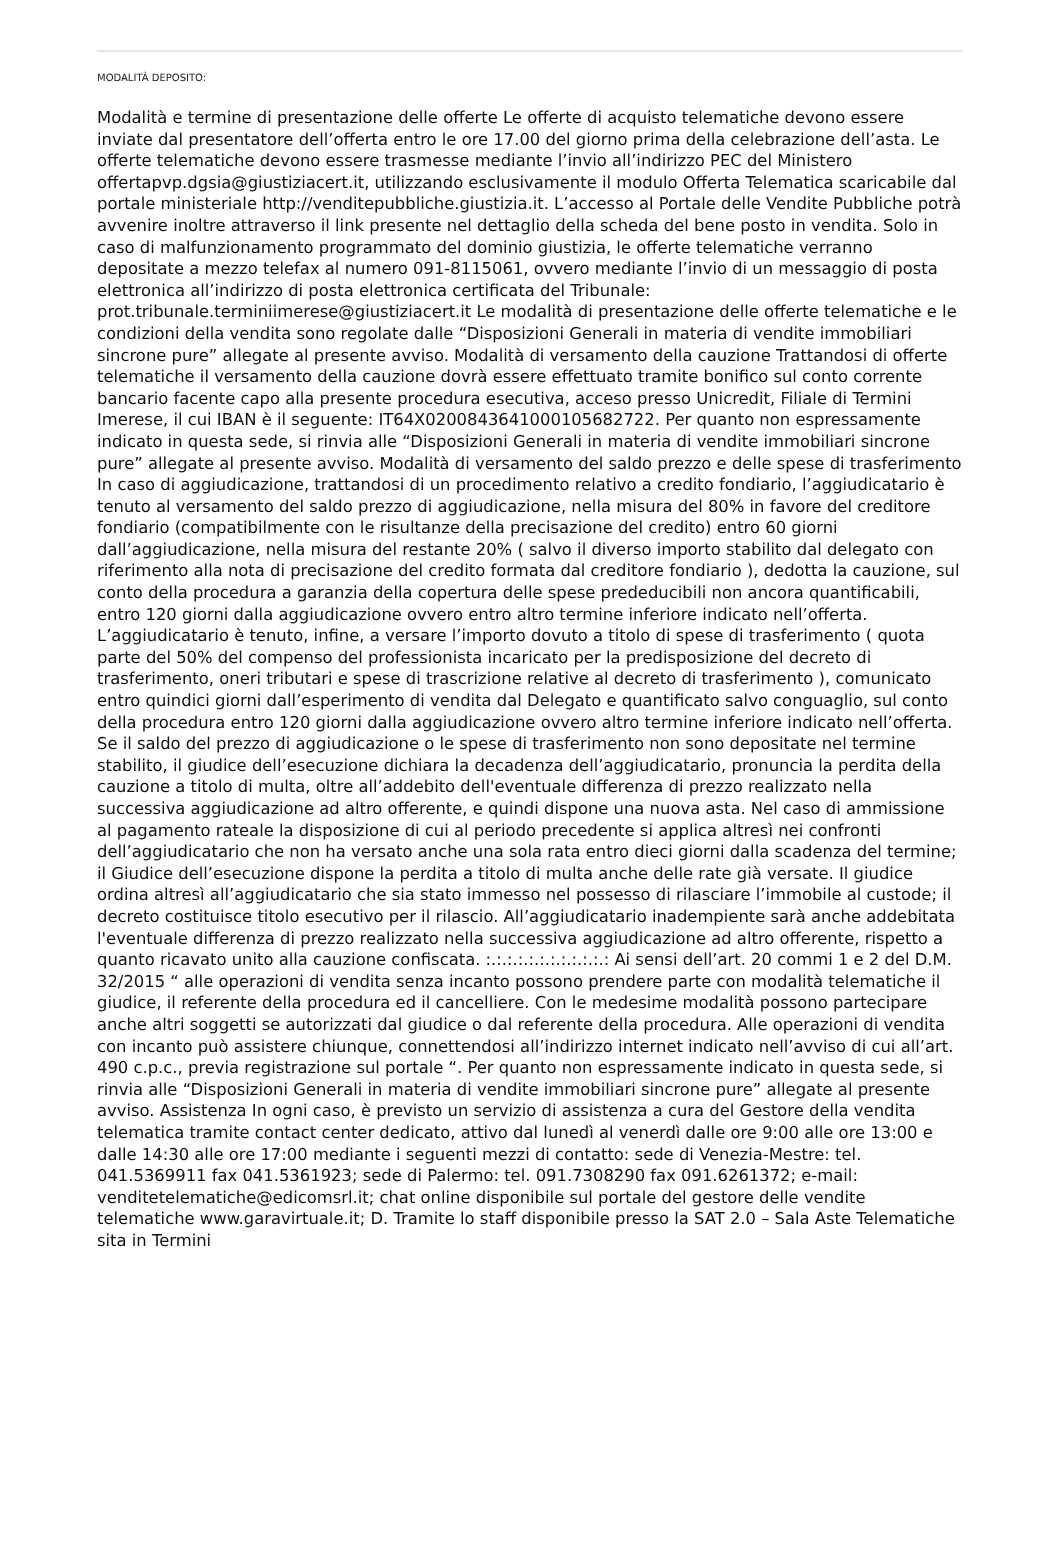MODALITÀ DEPOSITO:
Modalità e termine di presentazione delle offerte Le offerte di acquisto telematiche devono essere inviate dal presentatore dell’offerta entro le ore 17.00 del giorno prima della celebrazione dell’asta. Le offerte telematiche devono essere trasmesse mediante l’invio all’indirizzo PEC del Ministero offertapvp.dgsia@giustiziacert.it, utilizzando esclusivamente il modulo Offerta Telematica scaricabile dal portale ministeriale http://venditepubbliche.giustizia.it. L’accesso al Portale delle Vendite Pubbliche potrà avvenire inoltre attraverso il link presente nel dettaglio della scheda del bene posto in vendita. Solo in caso di malfunzionamento programmato del dominio giustizia, le offerte telematiche verranno depositate a mezzo telefax al numero 091-8115061, ovvero mediante l’invio di un messaggio di posta elettronica all’indirizzo di posta elettronica certificata del Tribunale: prot.tribunale.terminiimerese@giustiziacert.it Le modalità di presentazione delle offerte telematiche e le condizioni della vendita sono regolate dalle “Disposizioni Generali in materia di vendite immobiliari sincrone pure” allegate al presente avviso. Modalità di versamento della cauzione Trattandosi di offerte telematiche il versamento della cauzione dovrà essere effettuato tramite bonifico sul conto corrente bancario facente capo alla presente procedura esecutiva, acceso presso Unicredit, Filiale di Termini Imerese, il cui IBAN è il seguente: IT64X0200843641000105682722. Per quanto non espressamente indicato in questa sede, si rinvia alle “Disposizioni Generali in materia di vendite immobiliari sincrone pure” allegate al presente avviso. Modalità di versamento del saldo prezzo e delle spese di trasferimento In caso di aggiudicazione, trattandosi di un procedimento relativo a credito fondiario, l’aggiudicatario è tenuto al versamento del saldo prezzo di aggiudicazione, nella misura del 80% in favore del creditore fondiario (compatibilmente con le risultanze della precisazione del credito) entro 60 giorni dall’aggiudicazione, nella misura del restante 20% ( salvo il diverso importo stabilito dal delegato con riferimento alla nota di precisazione del credito formata dal creditore fondiario ), dedotta la cauzione, sul conto della procedura a garanzia della copertura delle spese prededucibili non ancora quantificabili, entro 120 giorni dalla aggiudicazione ovvero entro altro termine inferiore indicato nell’offerta. L’aggiudicatario è tenuto, infine, a versare l’importo dovuto a titolo di spese di trasferimento ( quota parte del 50% del compenso del professionista incaricato per la predisposizione del decreto di trasferimento, oneri tributari e spese di trascrizione relative al decreto di trasferimento ), comunicato entro quindici giorni dall’esperimento di vendita dal Delegato e quantificato salvo conguaglio, sul conto della procedura entro 120 giorni dalla aggiudicazione ovvero altro termine inferiore indicato nell’offerta. Se il saldo del prezzo di aggiudicazione o le spese di trasferimento non sono depositate nel termine stabilito, il giudice dell’esecuzione dichiara la decadenza dell’aggiudicatario, pronuncia la perdita della cauzione a titolo di multa, oltre all’addebito dell'eventuale differenza di prezzo realizzato nella successiva aggiudicazione ad altro offerente, e quindi dispone una nuova asta. Nel caso di ammissione al pagamento rateale la disposizione di cui al periodo precedente si applica altresì nei confronti dell’aggiudicatario che non ha versato anche una sola rata entro dieci giorni dalla scadenza del termine; il Giudice dell’esecuzione dispone la perdita a titolo di multa anche delle rate già versate. Il giudice ordina altresì all’aggiudicatario che sia stato immesso nel possesso di rilasciare l’immobile al custode; il decreto costituisce titolo esecutivo per il rilascio. All’aggiudicatario inadempiente sarà anche addebitata l'eventuale differenza di prezzo realizzato nella successiva aggiudicazione ad altro offerente, rispetto a quanto ricavato unito alla cauzione confiscata. :.:.:.:.:.:.:.:.:.:.:.: Ai sensi dell’art. 20 commi 1 e 2 del D.M. 32/2015 “ alle operazioni di vendita senza incanto possono prendere parte con modalità telematiche il giudice, il referente della procedura ed il cancelliere. Con le medesime modalità possono partecipare anche altri soggetti se autorizzati dal giudice o dal referente della procedura. Alle operazioni di vendita con incanto può assistere chiunque, connettendosi all’indirizzo internet indicato nell’avviso di cui all’art. 490 c.p.c., previa registrazione sul portale “. Per quanto non espressamente indicato in questa sede, si rinvia alle “Disposizioni Generali in materia di vendite immobiliari sincrone pure” allegate al presente avviso. Assistenza In ogni caso, è previsto un servizio di assistenza a cura del Gestore della vendita telematica tramite contact center dedicato, attivo dal lunedì al venerdì dalle ore 9:00 alle ore 13:00 e dalle 14:30 alle ore 17:00 mediante i seguenti mezzi di contatto: sede di Venezia-Mestre: tel. 041.5369911 fax 041.5361923; sede di Palermo: tel. 091.7308290 fax 091.6261372; e-mail: venditetelematiche@edicomsrl.it; chat online disponibile sul portale del gestore delle vendite telematiche www.garavirtuale.it; D. Tramite lo staff disponibile presso la SAT 2.0 – Sala Aste Telematiche sita in Termini